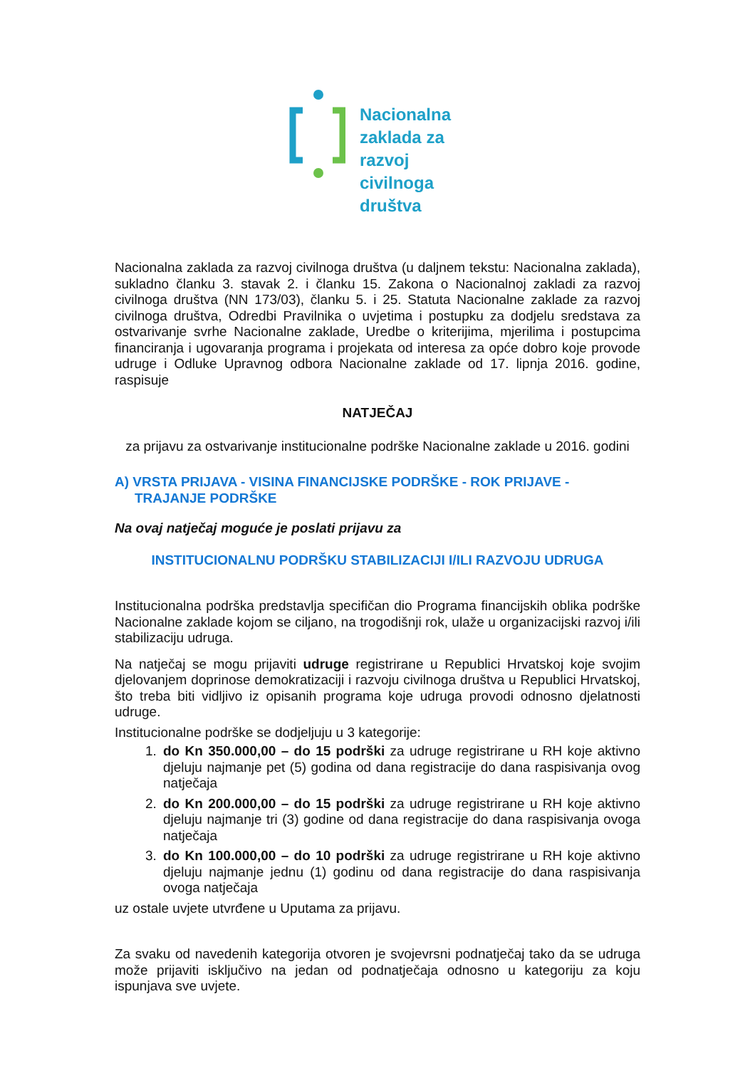Nacionalna
zaklada za
razvoj
civilnoga
društva
Nacionalna zaklada za razvoj civilnoga društva (u daljnem tekstu: Nacionalna zaklada), sukladno članku 3. stavak 2. i članku 15. Zakona o Nacionalnoj zakladi za razvoj civilnoga društva (NN 173/03), članku 5. i 25. Statuta Nacionalne zaklade za razvoj civilnoga društva, Odredbi Pravilnika o uvjetima i postupku za dodjelu sredstava za ostvarivanje svrhe Nacionalne zaklade, Uredbe o kriterijima, mjerilima i postupcima financiranja i ugovaranja programa i projekata od interesa za opće dobro koje provode udruge i Odluke Upravnog odbora Nacionalne zaklade od 17. lipnja 2016. godine, raspisuje
NATJEČAJ
za prijavu za ostvarivanje institucionalne podrške Nacionalne zaklade u 2016. godini
A) VRSTA PRIJAVA - VISINA FINANCIJSKE PODRŠKE - ROK PRIJAVE - TRAJANJE PODRŠKE
Na ovaj natječaj moguće je poslati prijavu za
INSTITUCIONALNU PODRŠKU STABILIZACIJI I/ILI RAZVOJU UDRUGA
Institucionalna podrška predstavlja specifičan dio Programa financijskih oblika podrške Nacionalne zaklade kojom se ciljano, na trogodišnji rok, ulaže u organizacijski razvoj i/ili stabilizaciju udruga.
Na natječaj se mogu prijaviti udruge registrirane u Republici Hrvatskoj koje svojim djelovanjem doprinose demokratizaciji i razvoju civilnoga društva u Republici Hrvatskoj, što treba biti vidljivo iz opisanih programa koje udruga provodi odnosno djelatnosti udruge.
Institucionalne podrške se dodjeljuju u 3 kategorije:
1. do Kn 350.000,00 – do 15 podrški za udruge registrirane u RH koje aktivno djeluju najmanje pet (5) godina od dana registracije do dana raspisivanja ovog natječaja
2. do Kn 200.000,00 – do 15 podrški za udruge registrirane u RH koje aktivno djeluju najmanje tri (3) godine od dana registracije do dana raspisivanja ovoga natječaja
3. do Kn 100.000,00 – do 10 podrški za udruge registrirane u RH koje aktivno djeluju najmanje jednu (1) godinu od dana registracije do dana raspisivanja ovoga natječaja
uz ostale uvjete utvrđene u Uputama za prijavu.
Za svaku od navedenih kategorija otvoren je svojevrsni podnatječaj tako da se udruga može prijaviti isključivo na jedan od podnatječaja odnosno u kategoriju za koju ispunjava sve uvjete.